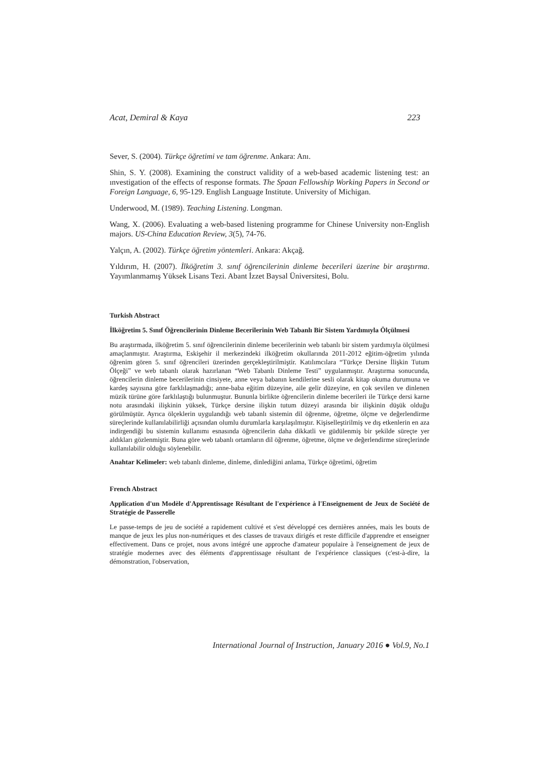Acat, Demiral & Kaya 223
Sever, S. (2004). Türkçe öğretimi ve tam öğrenme. Ankara: Anı.
Shin, S. Y. (2008). Examining the construct validity of a web-based academic listening test: an ınvestigation of the effects of response formats. The Spaan Fellowship Working Papers in Second or Foreign Language, 6, 95-129. English Language Institute. University of Michigan.
Underwood, M. (1989). Teaching Listening. Longman.
Wang, X. (2006). Evaluating a web-based listening programme for Chinese University non-English majors. US-China Education Review, 3(5), 74-76.
Yalçın, A. (2002). Türkçe öğretim yöntemleri. Ankara: Akçağ.
Yıldırım, H. (2007). İlköğretim 3. sınıf öğrencilerinin dinleme becerileri üzerine bir araştırma. Yayımlanmamış Yüksek Lisans Tezi. Abant İzzet Baysal Üniversitesi, Bolu.
Turkish Abstract
İlköğretim 5. Sınıf Öğrencilerinin Dinleme Becerilerinin Web Tabanlı Bir Sistem Yardımıyla Ölçülmesi
Bu araştırmada, ilköğretim 5. sınıf öğrencilerinin dinleme becerilerinin web tabanlı bir sistem yardımıyla ölçülmesi amaçlanmıştır. Araştırma, Eskişehir il merkezindeki ilköğretim okullarında 2011-2012 eğitim-öğretim yılında öğrenim gören 5. sınıf öğrencileri üzerinden gerçekleştirilmiştir. Katılımcılara “Türkçe Dersine İlişkin Tutum Ölçeği” ve web tabanlı olarak hazırlanan “Web Tabanlı Dinleme Testi” uygulanmıştır. Araştırma sonucunda, öğrencilerin dinleme becerilerinin cinsiyete, anne veya babanın kendilerine sesli olarak kitap okuma durumuna ve kardeş sayısına göre farklılaşmadığı; anne-baba eğitim düzeyine, aile gelir düzeyine, en çok sevilen ve dinlenen müzik türüne göre farklılaştığı bulunmuştur. Bununla birlikte öğrencilerin dinleme becerileri ile Türkçe dersi karne notu arasındaki ilişkinin yüksek, Türkçe dersine ilişkin tutum düzeyi arasında bir ilişkinin düşük olduğu görülmüştür. Ayrıca ölçeklerin uygulandığı web tabanlı sistemin dil öğrenme, öğretme, ölçme ve değerlendirme süreçlerinde kullanılabilirliği açısından olumlu durumlarla karşılaşılmıştır. Kişiselleştirilmiş ve dış etkenlerin en aza indirgendiği bu sistemin kullanımı esnasında öğrencilerin daha dikkatli ve güdülenmiş bir şekilde süreçte yer aldıkları gözlenmiştir. Buna göre web tabanlı ortamların dil öğrenme, öğretme, ölçme ve değerlendirme süreçlerinde kullanılabilir olduğu söylenebilir.
Anahtar Kelimeler: web tabanlı dinleme, dinleme, dinlediğini anlama, Türkçe öğretimi, öğretim
French Abstract
Application d'un Modèle d'Apprentissage Résultant de l'expérience à l'Enseignement de Jeux de Société de Stratégie de Passerelle
Le passe-temps de jeu de société a rapidement cultivé et s'est développé ces dernières années, mais les bouts de manque de jeux les plus non-numériques et des classes de travaux dirigés et reste difficile d'apprendre et enseigner effectivement. Dans ce projet, nous avons intégré une approche d'amateur populaire à l'enseignement de jeux de stratégie modernes avec des éléments d'apprentissage résultant de l'expérience classiques (c'est-à-dire, la démonstration, l'observation,
International Journal of Instruction, January 2016 ● Vol.9, No.1